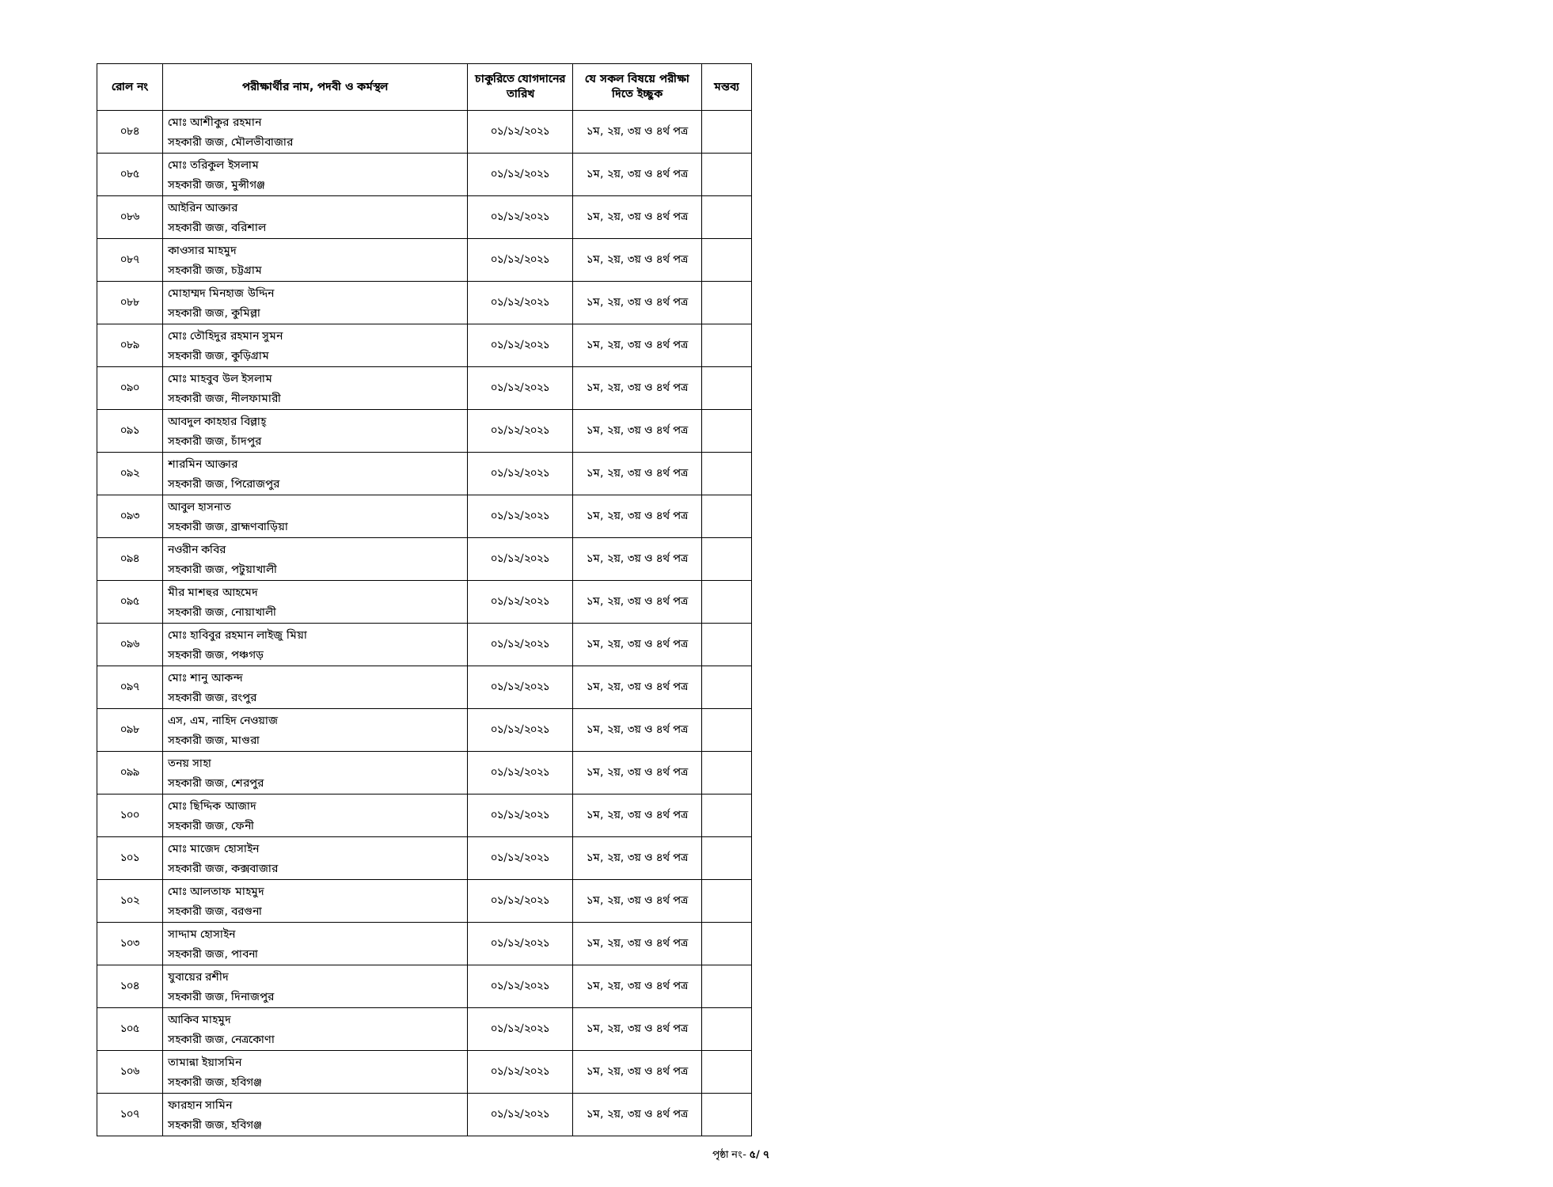| রোল নং | পরীক্ষার্থীর নাম, পদবী ও কর্মস্থল | চাকুরিতে যোগদানের তারিখ | যে সকল বিষয়ে পরীক্ষা দিতে ইচ্ছুক | মন্তব্য |
| --- | --- | --- | --- | --- |
| ০৮৪ | মোঃ আশীকুর রহমান সহকারী জজ, মৌলভীবাজার | ০১/১২/২০২১ | ১ম, ২য়, ৩য় ও ৪র্থ পত্র | |
| ০৮৫ | মোঃ তরিকুল ইসলাম সহকারী জজ, মুন্সীগঞ্জ | ০১/১২/২০২১ | ১ম, ২য়, ৩য় ও ৪র্থ পত্র | |
| ০৮৬ | আইরিন আক্তার সহকারী জজ, বরিশাল | ০১/১২/২০২১ | ১ম, ২য়, ৩য় ও ৪র্থ পত্র | |
| ০৮৭ | কাওসার মাহমুদ সহকারী জজ, চট্টগ্রাম | ০১/১২/২০২১ | ১ম, ২য়, ৩য় ও ৪র্থ পত্র | |
| ০৮৮ | মোহাম্মদ মিনহাজ উদ্দিন সহকারী জজ, কুমিল্লা | ০১/১২/২০২১ | ১ম, ২য়, ৩য় ও ৪র্থ পত্র | |
| ০৮৯ | মোঃ তৌহিদুর রহমান সুমন সহকারী জজ, কুড়িগ্রাম | ০১/১২/২০২১ | ১ম, ২য়, ৩য় ও ৪র্থ পত্র | |
| ০৯০ | মোঃ মাহবুব উল ইসলাম সহকারী জজ, নীলফামারী | ০১/১২/২০২১ | ১ম, ২য়, ৩য় ও ৪র্থ পত্র | |
| ০৯১ | আবদুল কাহহার বিল্লাহ্ সহকারী জজ, চাঁদপুর | ০১/১২/২০২১ | ১ম, ২য়, ৩য় ও ৪র্থ পত্র | |
| ০৯২ | শারমিন আক্তার সহকারী জজ, পিরোজপুর | ০১/১২/২০২১ | ১ম, ২য়, ৩য় ও ৪র্থ পত্র | |
| ০৯৩ | আবুল হাসনাত সহকারী জজ, ব্রাহ্মণবাড়িয়া | ০১/১২/২০২১ | ১ম, ২য়, ৩য় ও ৪র্থ পত্র | |
| ০৯৪ | নওরীন কবির সহকারী জজ, পটুয়াখালী | ০১/১২/২০২১ | ১ম, ২য়, ৩য় ও ৪র্থ পত্র | |
| ০৯৫ | মীর মাশহুর আহমেদ সহকারী জজ, নোয়াখালী | ০১/১২/২০২১ | ১ম, ২য়, ৩য় ও ৪র্থ পত্র | |
| ০৯৬ | মোঃ হাবিবুর রহমান লাইজু মিয়া সহকারী জজ, পঞ্চগড় | ০১/১২/২০২১ | ১ম, ২য়, ৩য় ও ৪র্থ পত্র | |
| ০৯৭ | মোঃ শানু আকন্দ সহকারী জজ, রংপুর | ০১/১২/২০২১ | ১ম, ২য়, ৩য় ও ৪র্থ পত্র | |
| ০৯৮ | এস, এম, নাহিদ নেওয়াজ সহকারী জজ, মাগুরা | ০১/১২/২০২১ | ১ম, ২য়, ৩য় ও ৪র্থ পত্র | |
| ০৯৯ | তনয় সাহা সহকারী জজ, শেরপুর | ০১/১২/২০২১ | ১ম, ২য়, ৩য় ও ৪র্থ পত্র | |
| ১০০ | মোঃ ছিদ্দিক আজাদ সহকারী জজ, ফেনী | ০১/১২/২০২১ | ১ম, ২য়, ৩য় ও ৪র্থ পত্র | |
| ১০১ | মোঃ মাজেদ হোসাইন সহকারী জজ, কক্সবাজার | ০১/১২/২০২১ | ১ম, ২য়, ৩য় ও ৪র্থ পত্র | |
| ১০২ | মোঃ আলতাফ মাহমুদ সহকারী জজ, বরগুনা | ০১/১২/২০২১ | ১ম, ২য়, ৩য় ও ৪র্থ পত্র | |
| ১০৩ | সাদ্দাম হোসাইন সহকারী জজ, পাবনা | ০১/১২/২০২১ | ১ম, ২য়, ৩য় ও ৪র্থ পত্র | |
| ১০৪ | যুবায়ের রশীদ সহকারী জজ, দিনাজপুর | ০১/১২/২০২১ | ১ম, ২য়, ৩য় ও ৪র্থ পত্র | |
| ১০৫ | আকিব মাহমুদ সহকারী জজ, নেত্রকোণা | ০১/১২/২০২১ | ১ম, ২য়, ৩য় ও ৪র্থ পত্র | |
| ১০৬ | তামান্না ইয়াসমিন সহকারী জজ, হবিগঞ্জ | ০১/১২/২০২১ | ১ম, ২য়, ৩য় ও ৪র্থ পত্র | |
| ১০৭ | ফারহান সামিন সহকারী জজ, হবিগঞ্জ | ০১/১২/২০২১ | ১ম, ২য়, ৩য় ও ৪র্থ পত্র | |
পৃষ্ঠা নং- ৫/ ৭